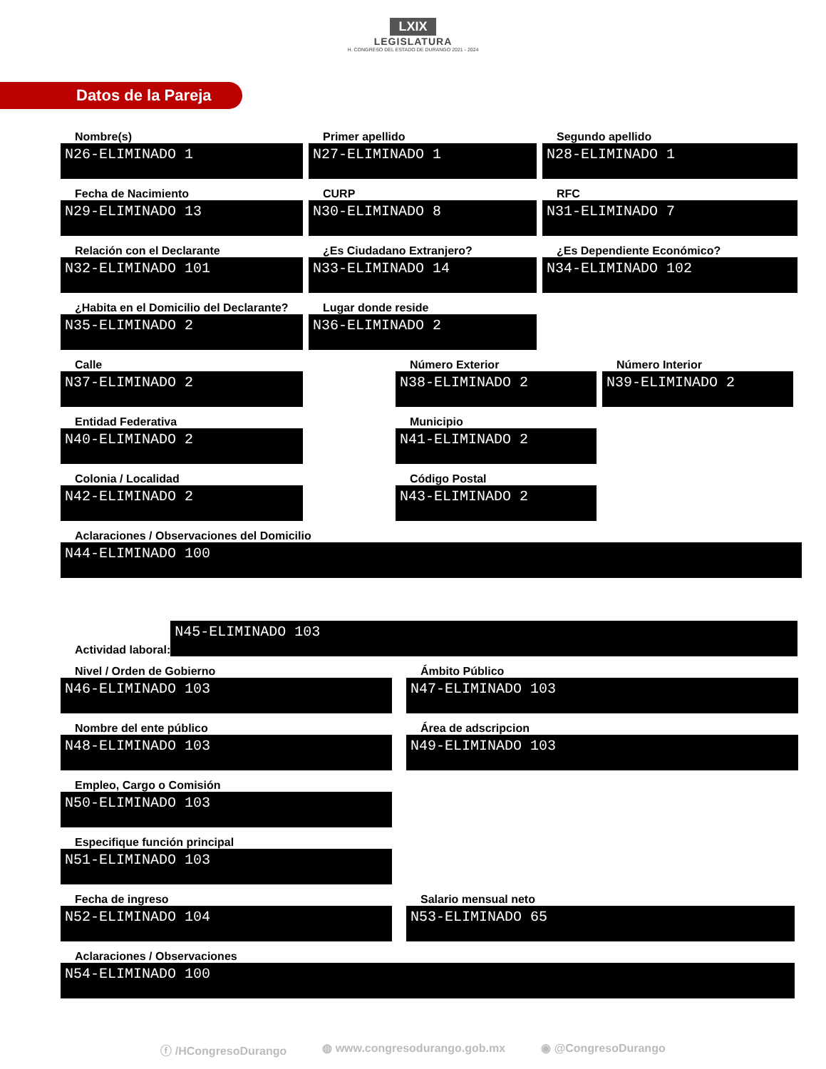LXIX
LEGISLATURA
H. CONGRESO DEL ESTADO DE DURANGO 2021 - 2024
Datos de la Pareja
Nombre(s)
N26-ELIMINADO 1
Primer apellido
N27-ELIMINADO 1
Segundo apellido
N28-ELIMINADO 1
Fecha de Nacimiento
N29-ELIMINADO 13
CURP
N30-ELIMINADO 8
RFC
N31-ELIMINADO 7
Relación con el Declarante
N32-ELIMINADO 101
¿Es Ciudadano Extranjero?
N33-ELIMINADO 14
¿Es Dependiente Económico?
N34-ELIMINADO 102
¿Habita en el Domicilio del Declarante?
N35-ELIMINADO 2
Lugar donde reside
N36-ELIMINADO 2
Calle
N37-ELIMINADO 2
Número Exterior
N38-ELIMINADO 2
Número Interior
N39-ELIMINADO 2
Entidad Federativa
N40-ELIMINADO 2
Municipio
N41-ELIMINADO 2
Colonia / Localidad
N42-ELIMINADO 2
Código Postal
N43-ELIMINADO 2
Aclaraciones / Observaciones del Domicilio
N44-ELIMINADO 100
Actividad laboral:
N45-ELIMINADO 103
Nivel / Orden de Gobierno
N46-ELIMINADO 103
Ámbito Público
N47-ELIMINADO 103
Nombre del ente público
N48-ELIMINADO 103
Área de adscripcion
N49-ELIMINADO 103
Empleo, Cargo o Comisión
N50-ELIMINADO 103
Especifique función principal
N51-ELIMINADO 103
Fecha de ingreso
N52-ELIMINADO 104
Salario mensual neto
N53-ELIMINADO 65
Aclaraciones / Observaciones
N54-ELIMINADO 100
ⓕ /HCongresoDurango ◍ www.congresodurango.gob.mx ◉ @CongresoDurango